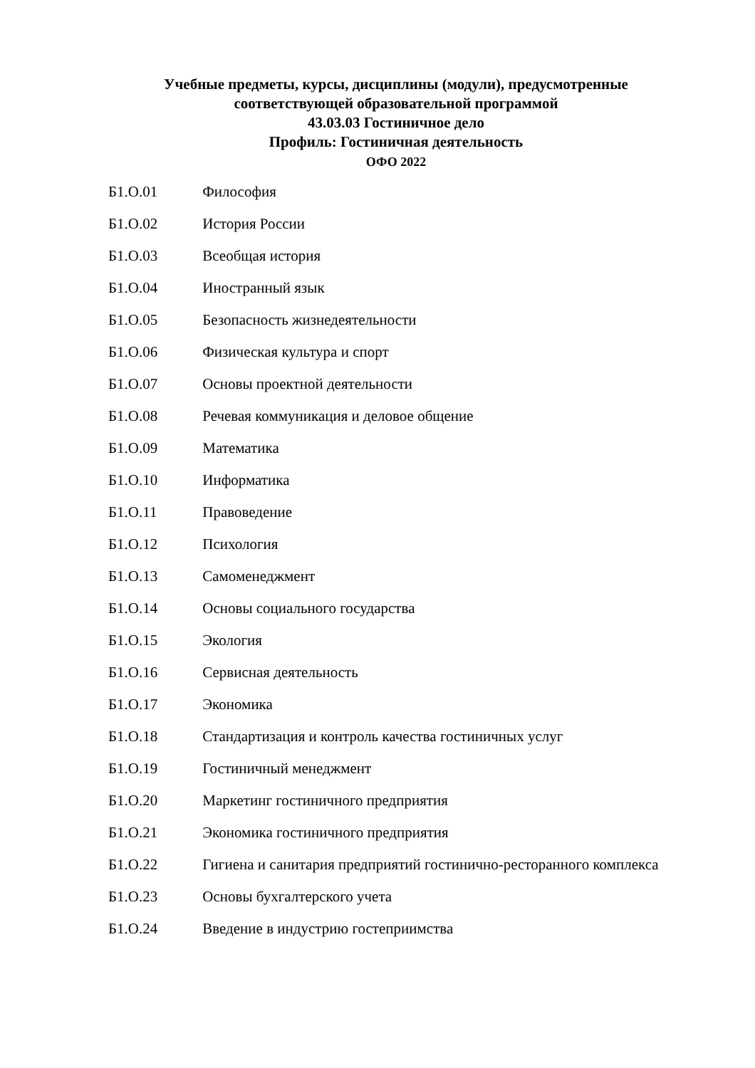Учебные предметы, курсы, дисциплины (модули), предусмотренные
соответствующей образовательной программой
43.03.03 Гостиничное дело
Профиль: Гостиничная деятельность
ОФО 2022
Б1.О.01 Философия
Б1.О.02 История России
Б1.О.03 Всеобщая история
Б1.О.04 Иностранный язык
Б1.О.05 Безопасность жизнедеятельности
Б1.О.06 Физическая культура и спорт
Б1.О.07 Основы проектной деятельности
Б1.О.08 Речевая коммуникация и деловое общение
Б1.О.09 Математика
Б1.О.10 Информатика
Б1.О.11 Правоведение
Б1.О.12 Психология
Б1.О.13 Самоменеджмент
Б1.О.14 Основы социального государства
Б1.О.15 Экология
Б1.О.16 Сервисная деятельность
Б1.О.17 Экономика
Б1.О.18 Стандартизация и контроль качества гостиничных услуг
Б1.О.19 Гостиничный менеджмент
Б1.О.20 Маркетинг гостиничного предприятия
Б1.О.21 Экономика гостиничного предприятия
Б1.О.22 Гигиена и санитария предприятий гостинично-ресторанного комплекса
Б1.О.23 Основы бухгалтерского учета
Б1.О.24 Введение в индустрию гостеприимства